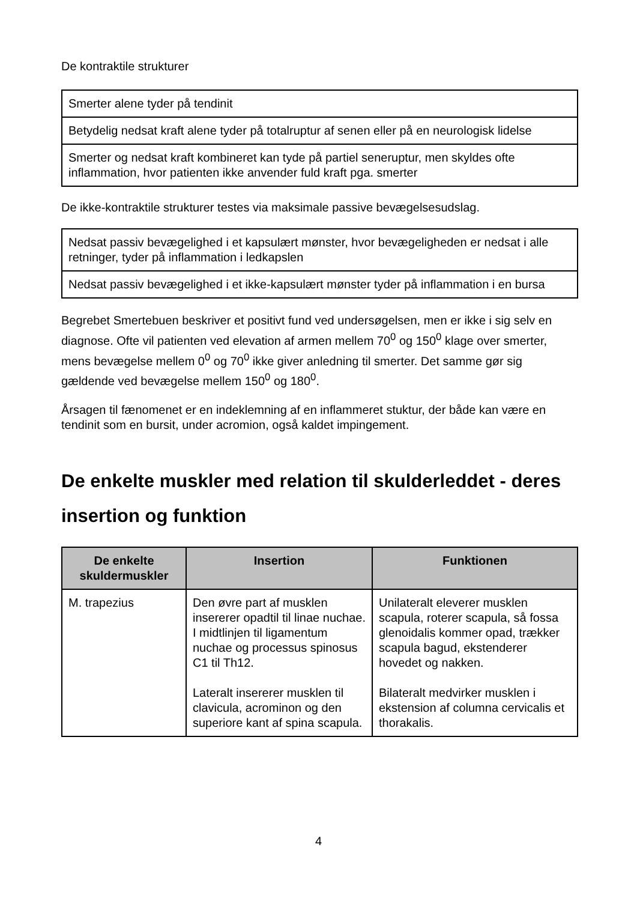De kontraktile strukturer
| Smerter alene tyder på tendinit |
| Betydelig nedsat kraft alene tyder på totalruptur af senen eller på en neurologisk lidelse |
| Smerter og nedsat kraft kombineret kan tyde på partiel seneruptur, men skyldes ofte inflammation, hvor patienten ikke anvender fuld kraft pga. smerter |
De ikke-kontraktile strukturer testes via maksimale passive bevægelsesudslag.
| Nedsat passiv bevægelighed i et kapsulært mønster, hvor bevægeligheden er nedsat i alle retninger, tyder på inflammation i ledkapslen |
| Nedsat passiv bevægelighed i et ikke-kapsulært mønster tyder på inflammation i en bursa |
Begrebet Smertebuen beskriver et positivt fund ved undersøgelsen, men er ikke i sig selv en diagnose. Ofte vil patienten ved elevation af armen mellem 70<sup>0</sup> og 150<sup>0</sup> klage over smerter, mens bevægelse mellem 0<sup>0</sup> og 70<sup>0</sup> ikke giver anledning til smerter. Det samme gør sig gældende ved bevægelse mellem 150<sup>0</sup> og 180<sup>0</sup>.
Årsagen til fænomenet er en indeklemning af en inflammeret stuktur, der både kan være en tendinit som en bursit, under acromion, også kaldet impingement.
De enkelte muskler med relation til skulderleddet - deres insertion og funktion
| De enkelte skuldermuskler | Insertion | Funktionen |
| --- | --- | --- |
| M. trapezius | Den øvre part af musklen insererer opadtil til linae nuchae. I midtlinjen til ligamentum nuchae og processus spinosus C1 til Th12. Lateralt insererer musklen til clavicula, acrominon og den superiore kant af spina scapula. | Unilateralt eleverer musklen scapula, roterer scapula, så fossa glenoidalis kommer opad, trækker scapula bagud, ekstenderer hovedet og nakken. Bilateralt medvirker musklen i ekstension af columna cervicalis et thorakalis. |
4